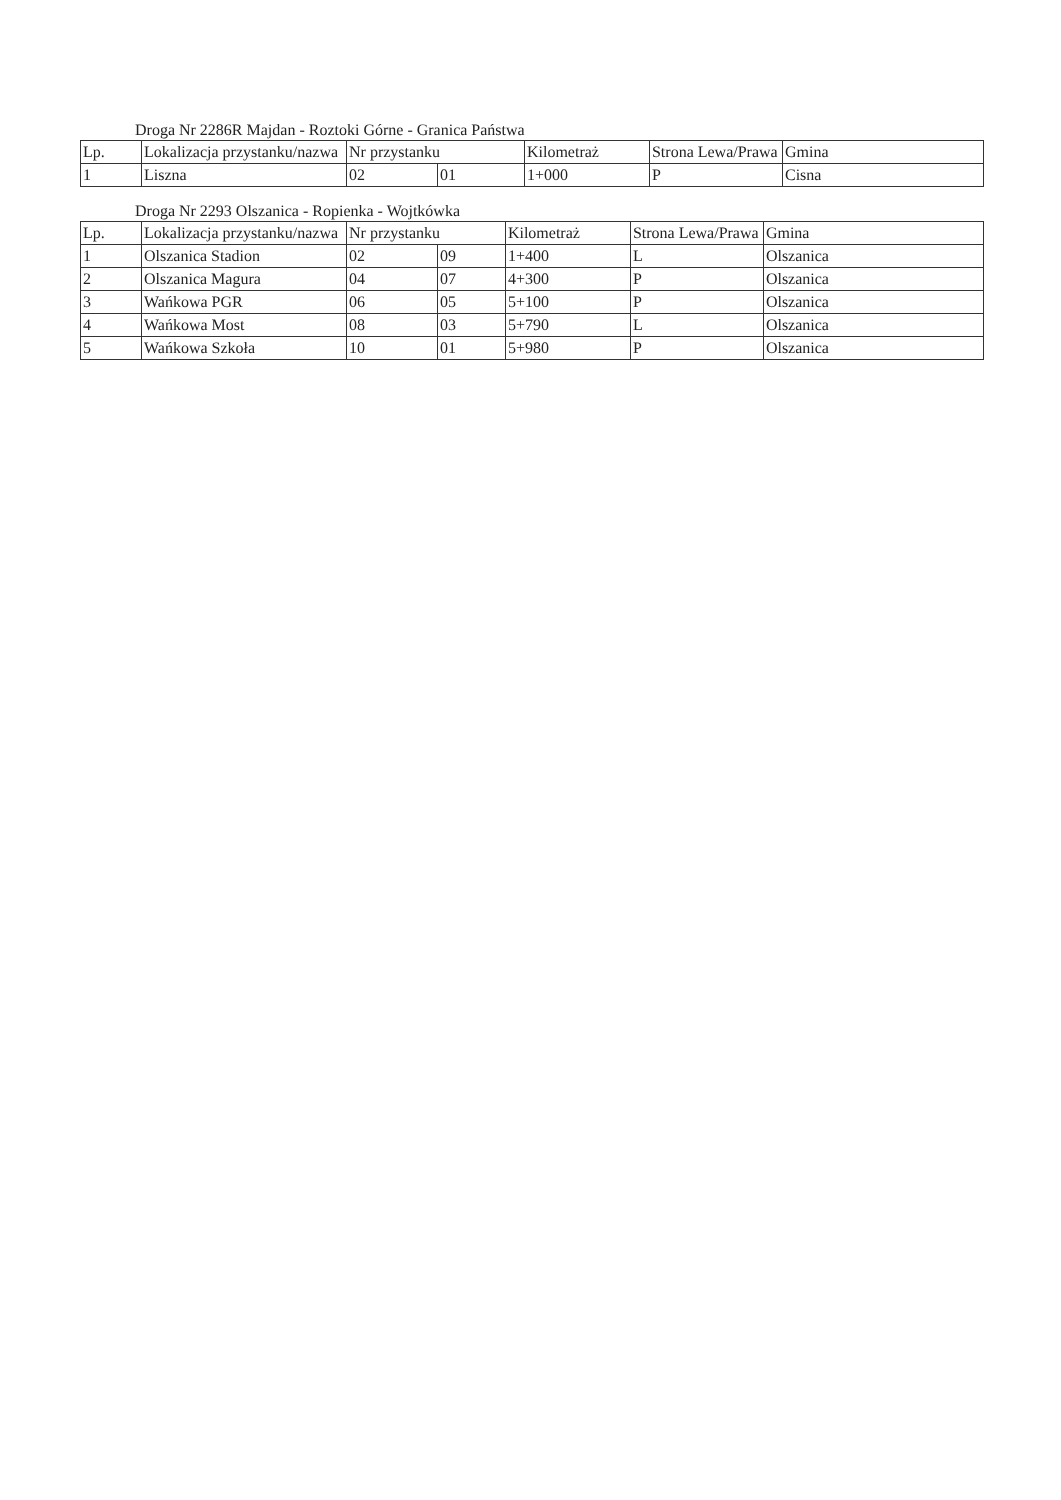Droga Nr 2286R Majdan - Roztoki Górne - Granica Państwa
| Lp. | Lokalizacja przystanku/nazwa | Nr przystanku | | Kilometraż | Strona Lewa/Prawa | Gmina |
| --- | --- | --- | --- | --- | --- | --- |
| 1 | Liszna | 02 | 01 | 1+000 | P | Cisna |
Droga Nr 2293 Olszanica - Ropienka - Wojtkówka
| Lp. | Lokalizacja przystanku/nazwa | Nr przystanku | | Kilometraż | Strona Lewa/Prawa | Gmina |
| --- | --- | --- | --- | --- | --- | --- |
| 1 | Olszanica Stadion | 02 | 09 | 1+400 | L | Olszanica |
| 2 | Olszanica Magura | 04 | 07 | 4+300 | P | Olszanica |
| 3 | Wańkowa PGR | 06 | 05 | 5+100 | P | Olszanica |
| 4 | Wańkowa Most | 08 | 03 | 5+790 | L | Olszanica |
| 5 | Wańkowa Szkoła | 10 | 01 | 5+980 | P | Olszanica |